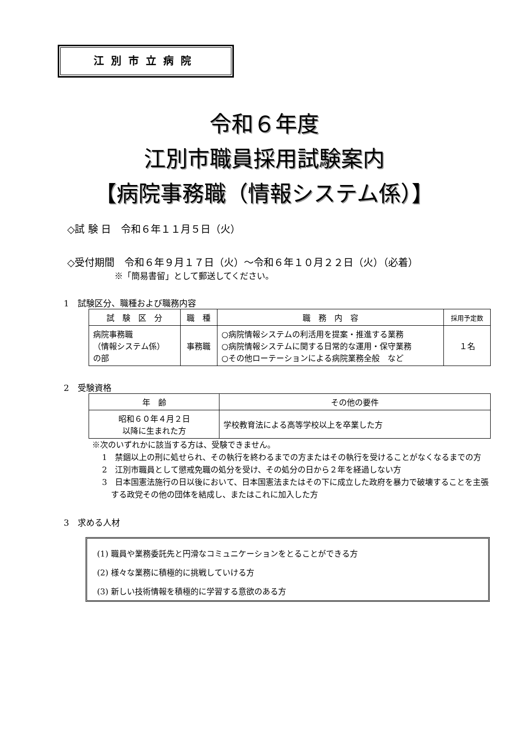江別市立病院
令和６年度
江別市職員採用試験案内
【病院事務職（情報システム係）】
◇試 験 日　令和６年１１月５日（火）
◇受付期間　令和６年９月１７日（火）～令和６年１０月２２日（火）（必着）
※「簡易書留」として郵送してください。
1　試験区分、職種および職務内容
| 試 験 区 分 | 職 種 | 職 務 内 容 | 採用予定数 |
| --- | --- | --- | --- |
| 病院事務職 （情報システム係） の部 | 事務職 | ○病院情報システムの利活用を提案・推進する業務 ○病院情報システムに関する日常的な運用・保守業務 ○その他ローテーションによる病院業務全般 など | １名 |
2　受験資格
| 年 齢 | その他の要件 |
| --- | --- |
| 昭和６０年４月２日 以降に生まれた方 | 学校教育法による高等学校以上を卒業した方 |
※次のいずれかに該当する方は、受験できません。
1　禁錮以上の刑に処せられ、その執行を終わるまでの方またはその執行を受けることがなくなるまでの方
2　江別市職員として懲戒免職の処分を受け、その処分の日から２年を経過しない方
3　日本国憲法施行の日以後において、日本国憲法またはその下に成立した政府を暴力で破壊することを主張する政党その他の団体を結成し、またはこれに加入した方
3　求める人材
(1) 職員や業務委託先と円滑なコミュニケーションをとることができる方
(2) 様々な業務に積極的に挑戦していける方
(3) 新しい技術情報を積極的に学習する意欲のある方